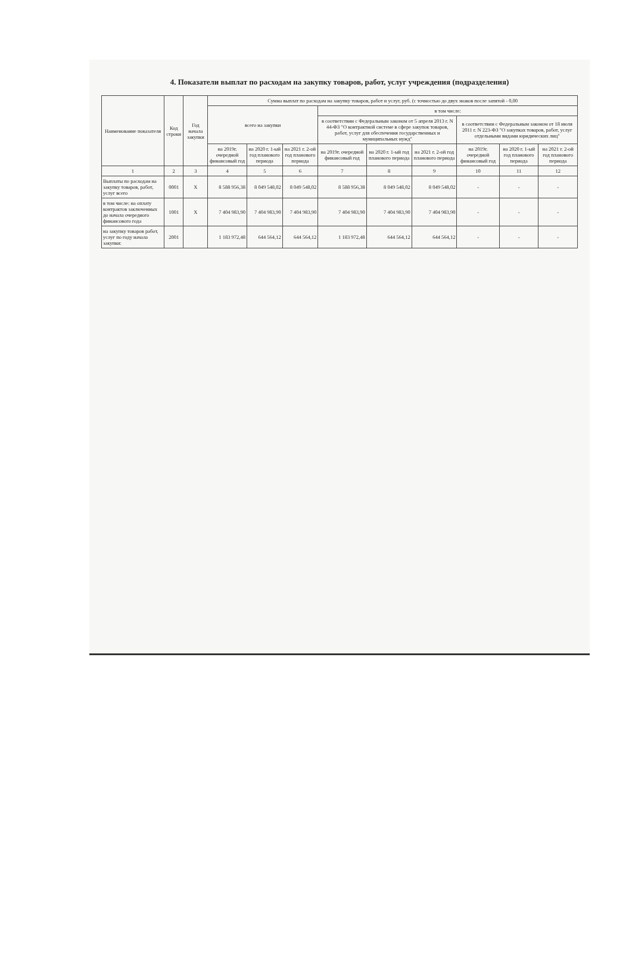4. Показатели выплат по расходам на закупку товаров, работ, услуг учреждения (подразделения)
| Наименование показателя | Код строки | Год начала закупки | Сумма выплат по расходам на закупку товаров, работ и услуг, руб. (с точностью до двух знаков после запятой - 0,00 | | | | | | | | |
| --- | --- | --- | --- | --- | --- | --- | --- | --- | --- | --- | --- |
| | | | всего на закупки | | | в том числе: | | | | | |
| | | | | | | в соответствии с Федеральным законом от 5 апреля 2013 г. N 44-ФЗ "О контрактной системе в сфере закупок товаров, работ, услуг для обеспечения государственных и муниципальных нужд" | | | в соответствии с Федеральным законом от 18 июля 2011 г. N 223-ФЗ "О закупках товаров, работ, услуг отдельными видами юридических лиц" | | |
| | | | на 2019г. очередной финансовый год | на 2020 г. 1-ый год планового периода | на 2021 г. 2-ой год планового периода | на 2019г. очередной финансовый год | на 2020 г. 1-ый год планового периода | на 2021 г. 2-ой год планового периода | на 2019г. очередной финансовый год | на 2020 г. 1-ый год планового периода | на 2021 г. 2-ой год планового периода |
| 1 | 2 | 3 | 4 | 5 | 6 | 7 | 8 | 9 | 10 | 11 | 12 |
| Выплаты по расходам на закупку товаров, работ, услуг всего | 0001 | X | 8 588 956,38 | 8 049 548,02 | 8 049 548,02 | 8 588 956,38 | 8 049 548,02 | 8 049 548,02 | - | - | - |
| в том числе: на оплату контрактов заключенных до начала очередного финансового года | 1001 | X | 7 404 983,90 | 7 404 983,90 | 7 404 983,90 | 7 404 983,90 | 7 404 983,90 | 7 404 983,90 | - | - | - |
| на закупку товаров работ, услуг по году начала закупки: | 2001 | | 1 183 972,48 | 644 564,12 | 644 564,12 | 1 183 972,48 | 644 564,12 | 644 564,12 | - | - | - |